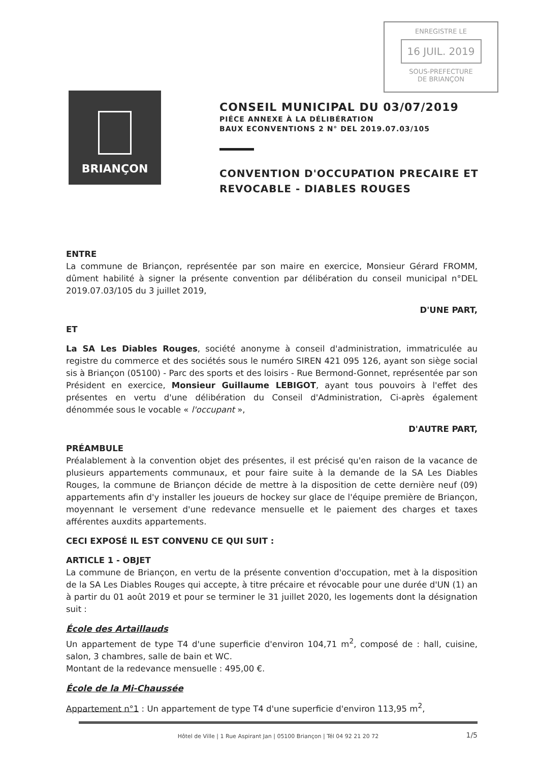ENREGISTRE LE
16 JUIL. 2019
SOUS-PREFECTURE
DE BRIANÇON
BRIANÇON
CONSEIL MUNICIPAL DU 03/07/2019
PIÉCE ANNEXE À LA DÉLIBÉRATION
BAUX ECONVENTIONS 2 N° DEL 2019.07.03/105
CONVENTION D'OCCUPATION PRECAIRE ET REVOCABLE - DIABLES ROUGES
ENTRE
La commune de Briançon, représentée par son maire en exercice, Monsieur Gérard FROMM, dûment habilité à signer la présente convention par délibération du conseil municipal n°DEL 2019.07.03/105 du 3 juillet 2019,
D'UNE PART,
ET
La SA Les Diables Rouges, société anonyme à conseil d'administration, immatriculée au registre du commerce et des sociétés sous le numéro SIREN 421 095 126, ayant son siège social sis à Briançon (05100) - Parc des sports et des loisirs - Rue Bermond-Gonnet, représentée par son Président en exercice, Monsieur Guillaume LEBIGOT, ayant tous pouvoirs à l'effet des présentes en vertu d'une délibération du Conseil d'Administration, Ci-après également dénommée sous le vocable « l'occupant »,
D'AUTRE PART,
PRÉAMBULE
Préalablement à la convention objet des présentes, il est précisé qu'en raison de la vacance de plusieurs appartements communaux, et pour faire suite à la demande de la SA Les Diables Rouges, la commune de Briançon décide de mettre à la disposition de cette dernière neuf (09) appartements afin d'y installer les joueurs de hockey sur glace de l'équipe première de Briançon, moyennant le versement d'une redevance mensuelle et le paiement des charges et taxes afférentes auxdits appartements.
CECI EXPOSÉ IL EST CONVENU CE QUI SUIT :
ARTICLE 1 - OBJET
La commune de Briançon, en vertu de la présente convention d'occupation, met à la disposition de la SA Les Diables Rouges qui accepte, à titre précaire et révocable pour une durée d'UN (1) an à partir du 01 août 2019 et pour se terminer le 31 juillet 2020, les logements dont la désignation suit :
École des Artaillauds
Un appartement de type T4 d'une superficie d'environ 104,71 m<sup>2</sup>, composé de : hall, cuisine, salon, 3 chambres, salle de bain et WC.
Montant de la redevance mensuelle : 495,00 €.
École de la Mi-Chaussée
Appartement n°1 : Un appartement de type T4 d'une superficie d'environ 113,95 m<sup>2</sup>,
Hôtel de Ville | 1 Rue Aspirant Jan | 05100 Briançon | Tél 04 92 21 20 72 1/5